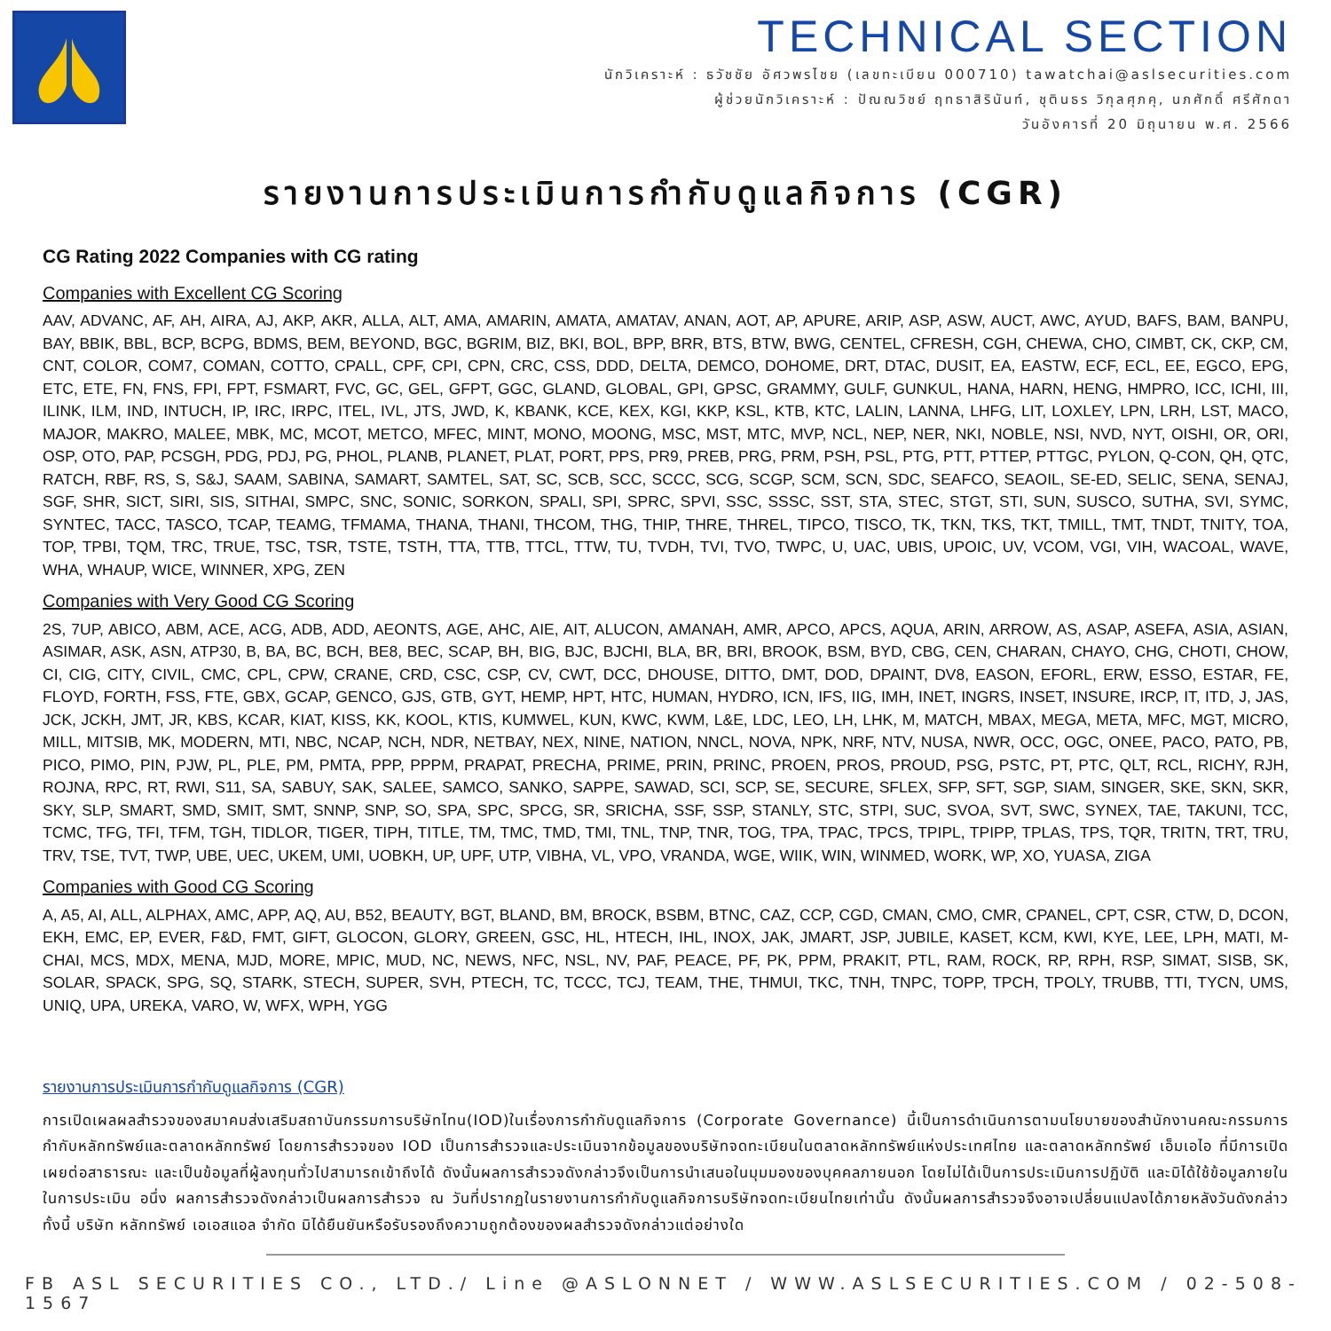TECHNICAL SECTION
นักวิเคราะห์ : ธวัชชัย อัศวพรไชย (เลขทะเบียน 000710) tawatchai@aslsecurities.com
ผู้ช่วยนักวิเคราะห์ : ปัณณวิชย์ ฤทธาสิรินันท์, ชุตินธร วิกุลศุภคุ, นภศักดิ์ ศรีศักดา
วันอังคารที่ 20 มิถุนายน พ.ศ. 2566
รายงานการประเมินการกำกับดูแลกิจการ (CGR)
CG Rating 2022 Companies with CG rating
Companies with Excellent CG Scoring
AAV, ADVANC, AF, AH, AIRA, AJ, AKP, AKR, ALLA, ALT, AMA, AMARIN, AMATA, AMATAV, ANAN, AOT, AP, APURE, ARIP, ASP, ASW, AUCT, AWC, AYUD, BAFS, BAM, BANPU, BAY, BBIK, BBL, BCP, BCPG, BDMS, BEM, BEYOND, BGC, BGRIM, BIZ, BKI, BOL, BPP, BRR, BTS, BTW, BWG, CENTEL, CFRESH, CGH, CHEWA, CHO, CIMBT, CK, CKP, CM, CNT, COLOR, COM7, COMAN, COTTO, CPALL, CPF, CPI, CPN, CRC, CSS, DDD, DELTA, DEMCO, DOHOME, DRT, DTAC, DUSIT, EA, EASTW, ECF, ECL, EE, EGCO, EPG, ETC, ETE, FN, FNS, FPI, FPT, FSMART, FVC, GC, GEL, GFPT, GGC, GLAND, GLOBAL, GPI, GPSC, GRAMMY, GULF, GUNKUL, HANA, HARN, HENG, HMPRO, ICC, ICHI, III, ILINK, ILM, IND, INTUCH, IP, IRC, IRPC, ITEL, IVL, JTS, JWD, K, KBANK, KCE, KEX, KGI, KKP, KSL, KTB, KTC, LALIN, LANNA, LHFG, LIT, LOXLEY, LPN, LRH, LST, MACO, MAJOR, MAKRO, MALEE, MBK, MC, MCOT, METCO, MFEC, MINT, MONO, MOONG, MSC, MST, MTC, MVP, NCL, NEP, NER, NKI, NOBLE, NSI, NVD, NYT, OISHI, OR, ORI, OSP, OTO, PAP, PCSGH, PDG, PDJ, PG, PHOL, PLANB, PLANET, PLAT, PORT, PPS, PR9, PREB, PRG, PRM, PSH, PSL, PTG, PTT, PTTEP, PTTGC, PYLON, Q-CON, QH, QTC, RATCH, RBF, RS, S, S&J, SAAM, SABINA, SAMART, SAMTEL, SAT, SC, SCB, SCC, SCCC, SCG, SCGP, SCM, SCN, SDC, SEAFCO, SEAOIL, SE-ED, SELIC, SENA, SENAJ, SGF, SHR, SICT, SIRI, SIS, SITHAI, SMPC, SNC, SONIC, SORKON, SPALI, SPI, SPRC, SPVI, SSC, SSSC, SST, STA, STEC, STGT, STI, SUN, SUSCO, SUTHA, SVI, SYMC, SYNTEC, TACC, TASCO, TCAP, TEAMG, TFMAMA, THANA, THANI, THCOM, THG, THIP, THRE, THREL, TIPCO, TISCO, TK, TKN, TKS, TKT, TMILL, TMT, TNDT, TNITY, TOA, TOP, TPBI, TQM, TRC, TRUE, TSC, TSR, TSTE, TSTH, TTA, TTB, TTCL, TTW, TU, TVDH, TVI, TVO, TWPC, U, UAC, UBIS, UPOIC, UV, VCOM, VGI, VIH, WACOAL, WAVE, WHA, WHAUP, WICE, WINNER, XPG, ZEN
Companies with Very Good CG Scoring
2S, 7UP, ABICO, ABM, ACE, ACG, ADB, ADD, AEONTS, AGE, AHC, AIE, AIT, ALUCON, AMANAH, AMR, APCO, APCS, AQUA, ARIN, ARROW, AS, ASAP, ASEFA, ASIA, ASIAN, ASIMAR, ASK, ASN, ATP30, B, BA, BC, BCH, BE8, BEC, SCAP, BH, BIG, BJC, BJCHI, BLA, BR, BRI, BROOK, BSM, BYD, CBG, CEN, CHARAN, CHAYO, CHG, CHOTI, CHOW, CI, CIG, CITY, CIVIL, CMC, CPL, CPW, CRANE, CRD, CSC, CSP, CV, CWT, DCC, DHOUSE, DITTO, DMT, DOD, DPAINT, DV8, EASON, EFORL, ERW, ESSO, ESTAR, FE, FLOYD, FORTH, FSS, FTE, GBX, GCAP, GENCO, GJS, GTB, GYT, HEMP, HPT, HTC, HUMAN, HYDRO, ICN, IFS, IIG, IMH, INET, INGRS, INSET, INSURE, IRCP, IT, ITD, J, JAS, JCK, JCKH, JMT, JR, KBS, KCAR, KIAT, KISS, KK, KOOL, KTIS, KUMWEL, KUN, KWC, KWM, L&E, LDC, LEO, LH, LHK, M, MATCH, MBAX, MEGA, META, MFC, MGT, MICRO, MILL, MITSIB, MK, MODERN, MTI, NBC, NCAP, NCH, NDR, NETBAY, NEX, NINE, NATION, NNCL, NOVA, NPK, NRF, NTV, NUSA, NWR, OCC, OGC, ONEE, PACO, PATO, PB, PICO, PIMO, PIN, PJW, PL, PLE, PM, PMTA, PPP, PPPM, PRAPAT, PRECHA, PRIME, PRIN, PRINC, PROEN, PROS, PROUD, PSG, PSTC, PT, PTC, QLT, RCL, RICHY, RJH, ROJNA, RPC, RT, RWI, S11, SA, SABUY, SAK, SALEE, SAMCO, SANKO, SAPPE, SAWAD, SCI, SCP, SE, SECURE, SFLEX, SFP, SFT, SGP, SIAM, SINGER, SKE, SKN, SKR, SKY, SLP, SMART, SMD, SMIT, SMT, SNNP, SNP, SO, SPA, SPC, SPCG, SR, SRICHA, SSF, SSP, STANLY, STC, STPI, SUC, SVOA, SVT, SWC, SYNEX, TAE, TAKUNI, TCC, TCMC, TFG, TFI, TFM, TGH, TIDLOR, TIGER, TIPH, TITLE, TM, TMC, TMD, TMI, TNL, TNP, TNR, TOG, TPA, TPAC, TPCS, TPIPL, TPIPP, TPLAS, TPS, TQR, TRITN, TRT, TRU, TRV, TSE, TVT, TWP, UBE, UEC, UKEM, UMI, UOBKH, UP, UPF, UTP, VIBHA, VL, VPO, VRANDA, WGE, WIIK, WIN, WINMED, WORK, WP, XO, YUASA, ZIGA
Companies with Good CG Scoring
A, A5, AI, ALL, ALPHAX, AMC, APP, AQ, AU, B52, BEAUTY, BGT, BLAND, BM, BROCK, BSBM, BTNC, CAZ, CCP, CGD, CMAN, CMO, CMR, CPANEL, CPT, CSR, CTW, D, DCON, EKH, EMC, EP, EVER, F&D, FMT, GIFT, GLOCON, GLORY, GREEN, GSC, HL, HTECH, IHL, INOX, JAK, JMART, JSP, JUBILE, KASET, KCM, KWI, KYE, LEE, LPH, MATI, M-CHAI, MCS, MDX, MENA, MJD, MORE, MPIC, MUD, NC, NEWS, NFC, NSL, NV, PAF, PEACE, PF, PK, PPM, PRAKIT, PTL, RAM, ROCK, RP, RPH, RSP, SIMAT, SISB, SK, SOLAR, SPACK, SPG, SQ, STARK, STECH, SUPER, SVH, PTECH, TC, TCCC, TCJ, TEAM, THE, THMUI, TKC, TNH, TNPC, TOPP, TPCH, TPOLY, TRUBB, TTI, TYCN, UMS, UNIQ, UPA, UREKA, VARO, W, WFX, WPH, YGG
รายงานการประเมินการกำกับดูแลกิจการ (CGR)
การเปิดเผลผลสำรวจของสมาคมส่งเสริมสถาบันกรรมการบริษัทไทน(IOD)ในเรื่องการกำกับดูแลกิจการ (Corporate Governance) นี้เป็นการดำเนินการตามนโยบายของสำนักงานคณะกรรมการกำกับหลักทรัพย์และตลาดหลักทรัพย์ โดยการสำรวจของ IOD เป็นการสำรวจและประเมินจากข้อมูลของบริษัทจดทะเบียนในตลาดหลักทรัพย์แห่งประเทศไทย และตลาดหลักทรัพย์ เอ็มเอไอ ที่มีการเปิดเผยต่อสาธารณะ และเป็นข้อมูลที่ผู้ลงทุนทั่วไปสามารถเข้าถึงได้ ดังนั้นผลการสำรวจดังกล่าวจึงเป็นการนำเสนอในมุมมองของบุคคลภายนอก โดยไม่ได้เป็นการประเมินการปฏิบัติ และมิได้ใช้ข้อมูลภายในในการประเมิน อนึ่ง ผลการสำรวจดังกล่าวเป็นผลการสำรวจ ณ วันที่ปรากฏในรายงานการกำกับดูแลกิจการบริษัทจดทะเบียนไทยเท่านั้น ดังนั้นผลการสำรวจจึงอาจเปลี่ยนแปลงได้ภายหลังวันดังกล่าว ทั้งนี้ บริษัท หลักทรัพย์ เอเอสแอล จำกัด มิได้ยืนยันหรือรับรองถึงความถูกต้องของผลสำรวจดังกล่าวแต่อย่างใด
FB ASL SECURITIES CO., LTD./ Line @ASLONNET / WWW.ASLSECURITIES.COM / 02-508-1567